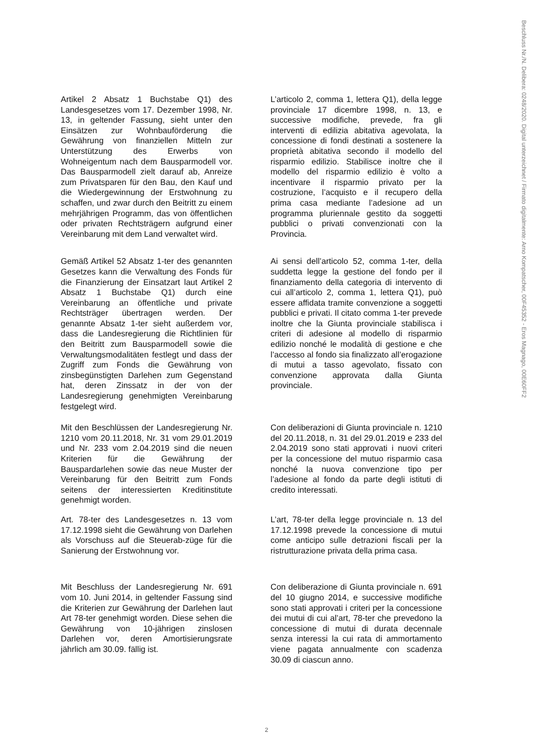Beschluss Nr./N. Delibera: 0248/2020. Digital unterzeichnet / Firmato digitalmente: Arno Kompatscher, 00F45352 - Eros Magnago, 00E60FF2
Artikel 2 Absatz 1 Buchstabe Q1) des Landesgesetzes vom 17. Dezember 1998, Nr. 13, in geltender Fassung, sieht unter den Einsätzen zur Wohnbauförderung die Gewährung von finanziellen Mitteln zur Unterstützung des Erwerbs von Wohneigentum nach dem Bausparmodell vor. Das Bausparmodell zielt darauf ab, Anreize zum Privatsparen für den Bau, den Kauf und die Wiedergewinnung der Erstwohnung zu schaffen, und zwar durch den Beitritt zu einem mehrjährigen Programm, das von öffentlichen oder privaten Rechtsträgern aufgrund einer Vereinbarung mit dem Land verwaltet wird.
L’articolo 2, comma 1, lettera Q1), della legge provinciale 17 dicembre 1998, n. 13, e successive modifiche, prevede, fra gli interventi di edilizia abitativa agevolata, la concessione di fondi destinati a sostenere la proprietà abitativa secondo il modello del risparmio edilizio. Stabilisce inoltre che il modello del risparmio edilizio è volto a incentivare il risparmio privato per la costruzione, l’acquisto e il recupero della prima casa mediante l’adesione ad un programma pluriennale gestito da soggetti pubblici o privati convenzionati con la Provincia.
Gemäß Artikel 52 Absatz 1-ter des genannten Gesetzes kann die Verwaltung des Fonds für die Finanzierung der Einsatzart laut Artikel 2 Absatz 1 Buchstabe Q1) durch eine Vereinbarung an öffentliche und private Rechtsträger übertragen werden. Der genannte Absatz 1-ter sieht außerdem vor, dass die Landesregierung die Richtlinien für den Beitritt zum Bausparmodell sowie die Verwaltungsmodalitäten festlegt und dass der Zugriff zum Fonds die Gewährung von zinsbegünstigten Darlehen zum Gegenstand hat, deren Zinssatz in der von der Landesregierung genehmigten Vereinbarung festgelegt wird.
Ai sensi dell’articolo 52, comma 1-ter, della suddetta legge la gestione del fondo per il finanziamento della categoria di intervento di cui all’articolo 2, comma 1, lettera Q1), può essere affidata tramite convenzione a soggetti pubblici e privati. Il citato comma 1-ter prevede inoltre che la Giunta provinciale stabilisca i criteri di adesione al modello di risparmio edilizio nonché le modalità di gestione e che l’accesso al fondo sia finalizzato all’erogazione di mutui a tasso agevolato, fissato con convenzione approvata dalla Giunta provinciale.
Mit den Beschlüssen der Landesregierung Nr. 1210 vom 20.11.2018, Nr. 31 vom 29.01.2019 und Nr. 233 vom 2.04.2019 sind die neuen Kriterien für die Gewährung der Bauspardarlehen sowie das neue Muster der Vereinbarung für den Beitritt zum Fonds seitens der interessierten Kreditinstitute genehmigt worden.
Con deliberazioni di Giunta provinciale n. 1210 del 20.11.2018, n. 31 del 29.01.2019 e 233 del 2.04.2019 sono stati approvati i nuovi criteri per la concessione del mutuo risparmio casa nonché la nuova convenzione tipo per l’adesione al fondo da parte degli istituti di credito interessati.
Art. 78-ter des Landesgesetzes n. 13 vom 17.12.1998 sieht die Gewährung von Darlehen als Vorschuss auf die Steuerab-züge für die Sanierung der Erstwohnung vor.
L’art, 78-ter della legge provinciale n. 13 del 17.12.1998 prevede la concessione di mutui come anticipo sulle detrazioni fiscali per la ristrutturazione privata della prima casa.
Mit Beschluss der Landesregierung Nr. 691 vom 10. Juni 2014, in geltender Fassung sind die Kriterien zur Gewährung der Darlehen laut Art 78-ter genehmigt worden. Diese sehen die Gewährung von 10-jährigen zinslosen Darlehen vor, deren Amortisierungsrate jährlich am 30.09. fällig ist.
Con deliberazione di Giunta provinciale n. 691 del 10 giugno 2014, e successive modifiche sono stati approvati i criteri per la concessione dei mutui di cui al’art, 78-ter che prevedono la concessione di mutui di durata decennale senza interessi la cui rata di ammortamento viene pagata annualmente con scadenza 30.09 di ciascun anno.
2